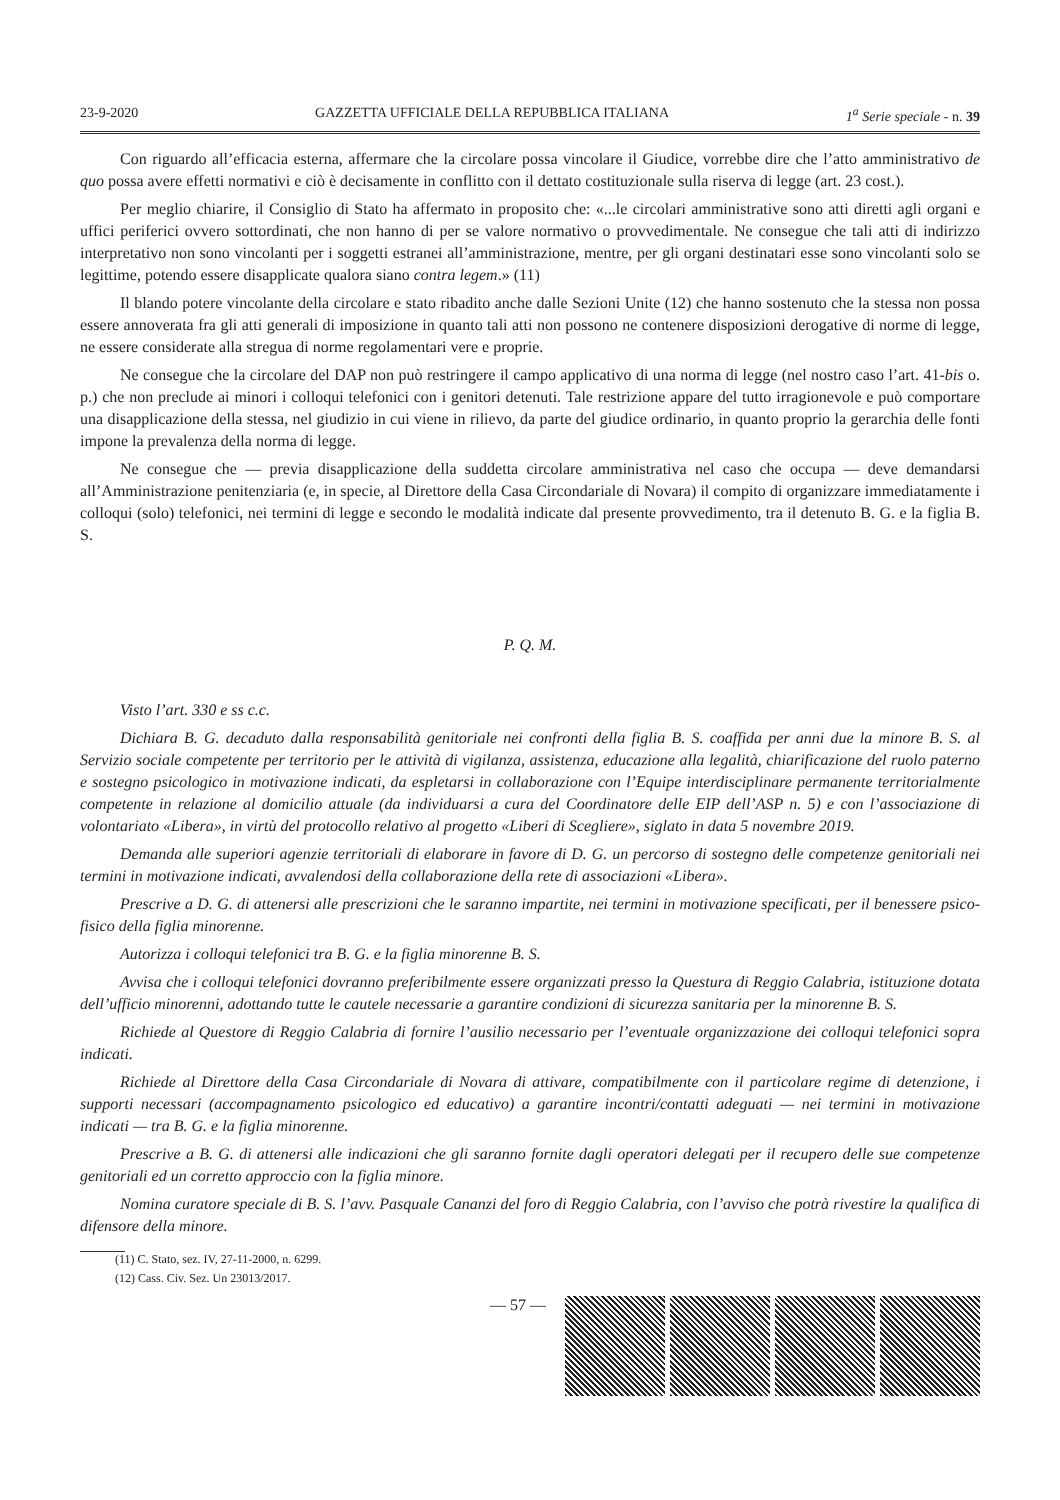23-9-2020 GAZZETTA UFFICIALE DELLA REPUBBLICA ITALIANA 1<sup>a</sup> Serie speciale - n. 39
Con riguardo all’efficacia esterna, affermare che la circolare possa vincolare il Giudice, vorrebbe dire che l’atto amministrativo de quo possa avere effetti normativi e ciò è decisamente in conflitto con il dettato costituzionale sulla riserva di legge (art. 23 cost.).
Per meglio chiarire, il Consiglio di Stato ha affermato in proposito che: «...le circolari amministrative sono atti diretti agli organi e uffici periferici ovvero sottordinati, che non hanno di per se valore normativo o provvedimentale. Ne consegue che tali atti di indirizzo interpretativo non sono vincolanti per i soggetti estranei all’amministrazione, mentre, per gli organi destinatari esse sono vincolanti solo se legittime, potendo essere disapplicate qualora siano contra legem.» (11)
Il blando potere vincolante della circolare e stato ribadito anche dalle Sezioni Unite (12) che hanno sostenuto che la stessa non possa essere annoverata fra gli atti generali di imposizione in quanto tali atti non possono ne contenere disposizioni derogative di norme di legge, ne essere considerate alla stregua di norme regolamentari vere e proprie.
Ne consegue che la circolare del DAP non può restringere il campo applicativo di una norma di legge (nel nostro caso l’art. 41-bis o. p.) che non preclude ai minori i colloqui telefonici con i genitori detenuti. Tale restrizione appare del tutto irragionevole e può comportare una disapplicazione della stessa, nel giudizio in cui viene in rilievo, da parte del giudice ordinario, in quanto proprio la gerarchia delle fonti impone la prevalenza della norma di legge.
Ne consegue che — previa disapplicazione della suddetta circolare amministrativa nel caso che occupa — deve demandarsi all’Amministrazione penitenziaria (e, in specie, al Direttore della Casa Circondariale di Novara) il compito di organizzare immediatamente i colloqui (solo) telefonici, nei termini di legge e secondo le modalità indicate dal presente provvedimento, tra il detenuto B. G. e la figlia B. S.
P. Q. M.
Visto l’art. 330 e ss c.c.
Dichiara B. G. decaduto dalla responsabilità genitoriale nei confronti della figlia B. S. coaffida per anni due la minore B. S. al Servizio sociale competente per territorio per le attività di vigilanza, assistenza, educazione alla legalità, chiarificazione del ruolo paterno e sostegno psicologico in motivazione indicati, da espletarsi in collaborazione con l’Equipe interdisciplinare permanente territorialmente competente in relazione al domicilio attuale (da individuarsi a cura del Coordinatore delle EIP dell’ASP n. 5) e con l’associazione di volontariato «Libera», in virtù del protocollo relativo al progetto «Liberi di Scegliere», siglato in data 5 novembre 2019.
Demanda alle superiori agenzie territoriali di elaborare in favore di D. G. un percorso di sostegno delle competenze genitoriali nei termini in motivazione indicati, avvalendosi della collaborazione della rete di associazioni «Libera».
Prescrive a D. G. di attenersi alle prescrizioni che le saranno impartite, nei termini in motivazione specificati, per il benessere psico-fisico della figlia minorenne.
Autorizza i colloqui telefonici tra B. G. e la figlia minorenne B. S.
Avvisa che i colloqui telefonici dovranno preferibilmente essere organizzati presso la Questura di Reggio Calabria, istituzione dotata dell’ufficio minorenni, adottando tutte le cautele necessarie a garantire condizioni di sicurezza sanitaria per la minorenne B. S.
Richiede al Questore di Reggio Calabria di fornire l’ausilio necessario per l’eventuale organizzazione dei colloqui telefonici sopra indicati.
Richiede al Direttore della Casa Circondariale di Novara di attivare, compatibilmente con il particolare regime di detenzione, i supporti necessari (accompagnamento psicologico ed educativo) a garantire incontri/contatti adeguati — nei termini in motivazione indicati — tra B. G. e la figlia minorenne.
Prescrive a B. G. di attenersi alle indicazioni che gli saranno fornite dagli operatori delegati per il recupero delle sue competenze genitoriali ed un corretto approccio con la figlia minore.
Nomina curatore speciale di B. S. l’avv. Pasquale Cananzi del foro di Reggio Calabria, con l’avviso che potrà rivestire la qualifica di difensore della minore.
(11) C. Stato, sez. IV, 27-11-2000, n. 6299.
(12) Cass. Civ. Sez. Un 23013/2017.
— 57 —